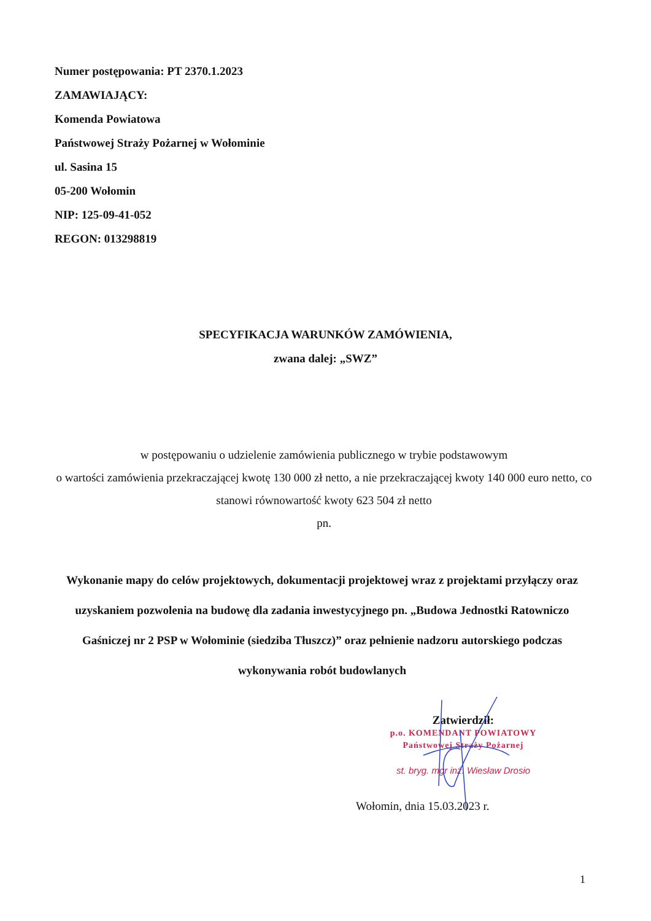Numer postępowania: PT 2370.1.2023
ZAMAWIAJĄCY:
Komenda Powiatowa
Państwowej Straży Pożarnej w Wołominie
ul. Sasina 15
05-200 Wołomin
NIP: 125-09-41-052
REGON: 013298819
SPECYFIKACJA WARUNKÓW ZAMÓWIENIA,
zwana dalej: „SWZ”
w postępowaniu o udzielenie zamówienia publicznego w trybie podstawowym
o wartości zamówienia przekraczającej kwotę 130 000 zł netto, a nie przekraczającej kwoty 140 000 euro netto, co stanowi równowartość kwoty 623 504 zł netto
pn.
Wykonanie mapy do celów projektowych, dokumentacji projektowej wraz z projektami przyłączy oraz uzyskaniem pozwolenia na budowę dla zadania inwestycyjnego pn. „Budowa Jednostki Ratowniczo Gaśniczej nr 2 PSP w Wołominie (siedziba Tłuszcz)” oraz pełnienie nadzoru autorskiego podczas wykonywania robót budowlanych
Zatwierdził:
p.o. KOMENDANT POWIATOWY
Państwowej Straży Pożarnej
st. bryg. mgr inż. Wiesław Drosio
Wołomin, dnia 15.03.2023 r.
1